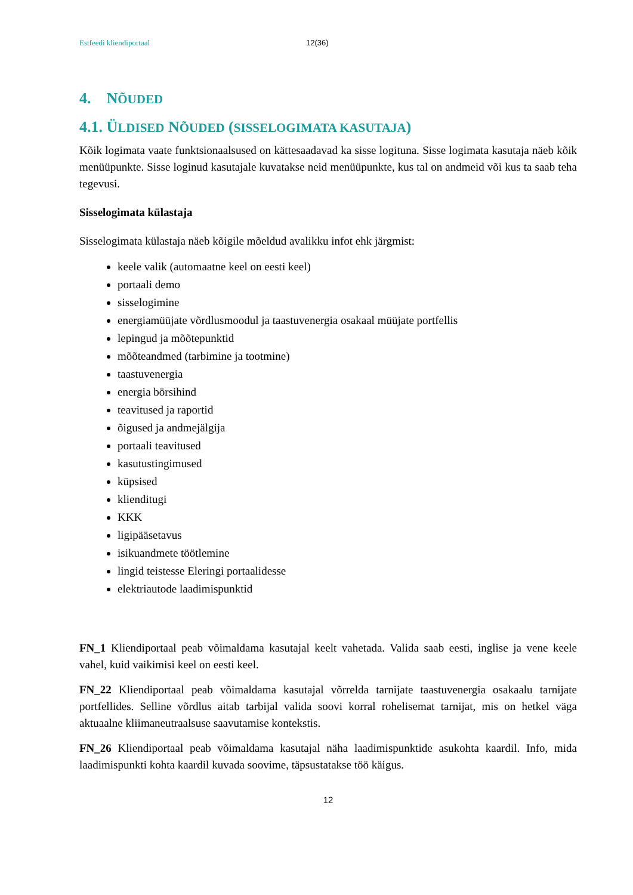Estfeedi kliendiportaal 12(36)
4. NÕUDED
4.1. ÜLDISED NÕUDED (SISSELOGIMATA KASUTAJA)
Kõik logimata vaate funktsionaalsused on kättesaadavad ka sisse logituna. Sisse logimata kasutaja näeb kõik menüüpunkte. Sisse loginud kasutajale kuvatakse neid menüüpunkte, kus tal on andmeid või kus ta saab teha tegevusi.
Sisselogimata külastaja
Sisselogimata külastaja näeb kõigile mõeldud avalikku infot ehk järgmist:
keele valik (automaatne keel on eesti keel)
portaali demo
sisselogimine
energiamüüjate võrdlusmoodul ja taastuvenergia osakaal müüjate portfellis
lepingud ja mõõtepunktid
mõõteandmed (tarbimine ja tootmine)
taastuvenergia
energia börsihind
teavitused ja raportid
õigused ja andmejälgija
portaali teavitused
kasutustingimused
küpsised
klienditugi
KKK
ligipääsetavus
isikuandmete töötlemine
lingid teistesse Eleringi portaalidesse
elektriautode laadimispunktid
FN_1 Kliendiportaal peab võimaldama kasutajal keelt vahetada. Valida saab eesti, inglise ja vene keele vahel, kuid vaikimisi keel on eesti keel.
FN_22 Kliendiportaal peab võimaldama kasutajal võrrelda tarnijate taastuvenergia osakaalu tarnijate portfellides. Selline võrdlus aitab tarbijal valida soovi korral rohelisemat tarnijat, mis on hetkel väga aktuaalne kliimaneutraalsuse saavutamise kontekstis.
FN_26 Kliendiportaal peab võimaldama kasutajal näha laadimispunktide asukohta kaardil. Info, mida laadimispunkti kohta kaardil kuvada soovime, täpsustatakse töö käigus.
12